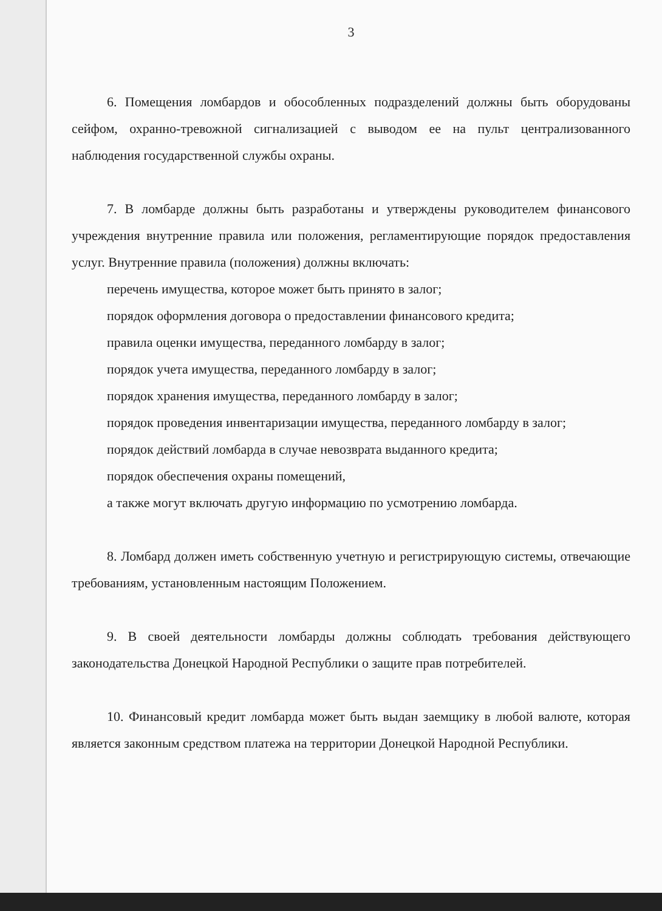3
6. Помещения ломбардов и обособленных подразделений должны быть оборудованы сейфом, охранно-тревожной сигнализацией с выводом ее на пульт централизованного наблюдения государственной службы охраны.
7. В ломбарде должны быть разработаны и утверждены руководителем финансового учреждения внутренние правила или положения, регламентирующие порядок предоставления услуг. Внутренние правила (положения) должны включать:
перечень имущества, которое может быть принято в залог;
порядок оформления договора о предоставлении финансового кредита;
правила оценки имущества, переданного ломбарду в залог;
порядок учета имущества, переданного ломбарду в залог;
порядок хранения имущества, переданного ломбарду в залог;
порядок проведения инвентаризации имущества, переданного ломбарду в залог;
порядок действий ломбарда в случае невозврата выданного кредита;
порядок обеспечения охраны помещений,
а также могут включать другую информацию по усмотрению ломбарда.
8. Ломбард должен иметь собственную учетную и регистрирующую системы, отвечающие требованиям, установленным настоящим Положением.
9. В своей деятельности ломбарды должны соблюдать требования действующего законодательства Донецкой Народной Республики о защите прав потребителей.
10. Финансовый кредит ломбарда может быть выдан заемщику в любой валюте, которая является законным средством платежа на территории Донецкой Народной Республики.